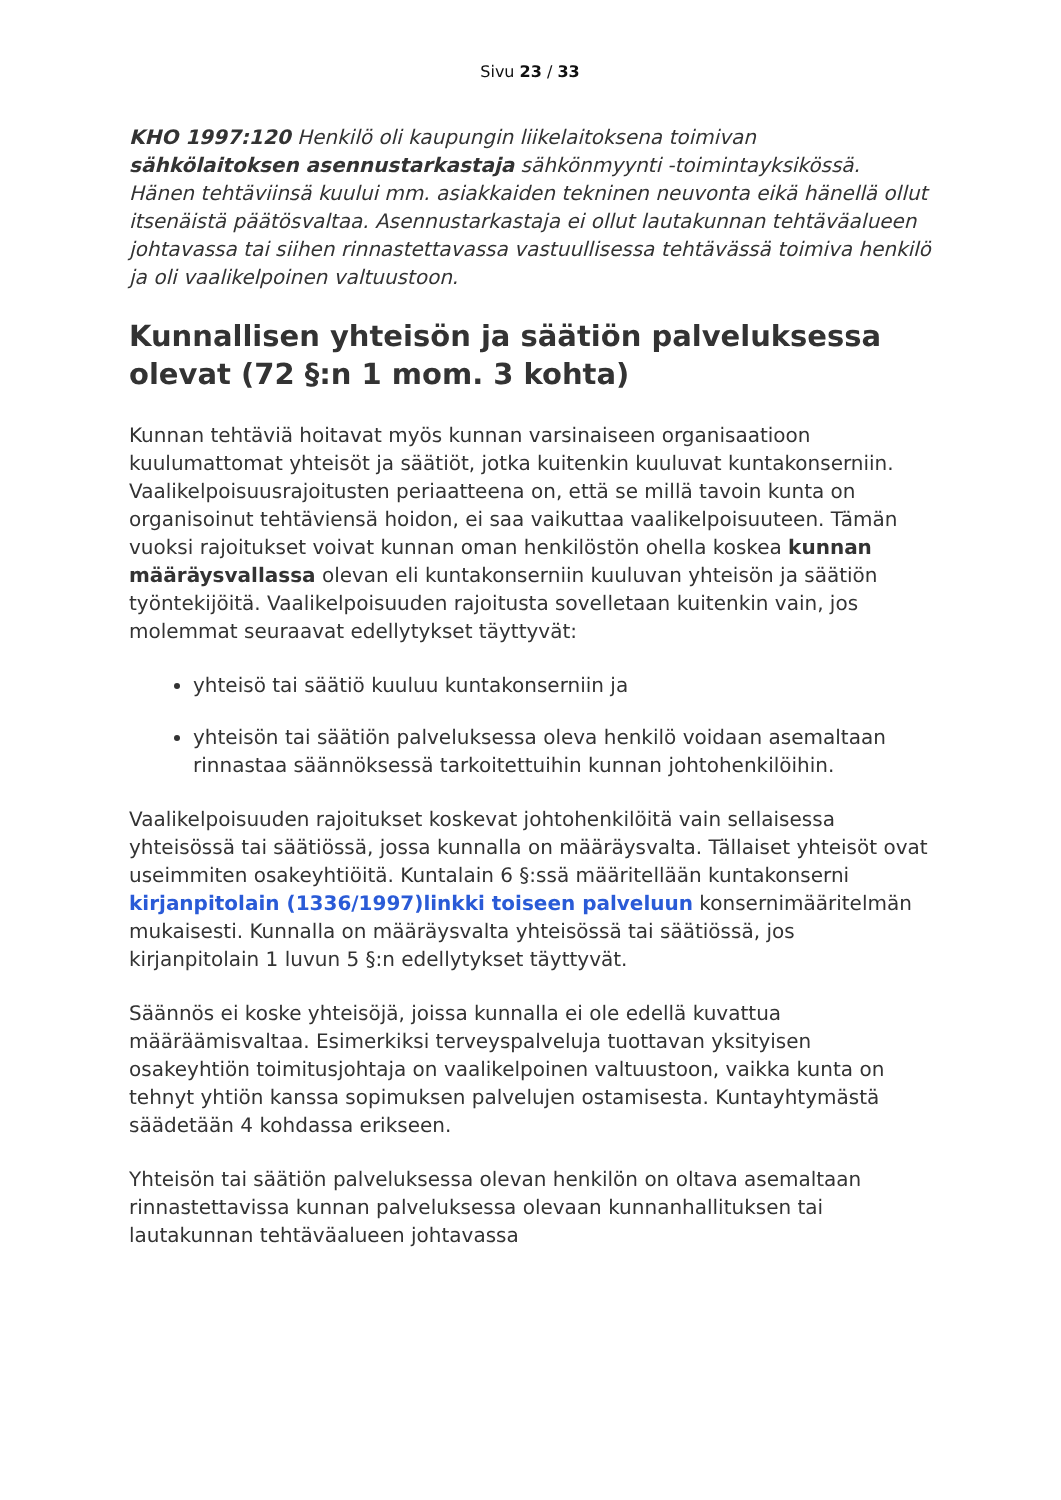Sivu 23 / 33
KHO 1997:120 Henkilö oli kaupungin liikelaitoksena toimivan sähkölaitoksen asennustarkastaja sähkönmyynti -toimintayksikössä. Hänen tehtäviinsä kuului mm. asiakkaiden tekninen neuvonta eikä hänellä ollut itsenäistä päätösvaltaa. Asennustarkastaja ei ollut lautakunnan tehtäväalueen johtavassa tai siihen rinnastettavassa vastuullisessa tehtävässä toimiva henkilö ja oli vaalikelpoinen valtuustoon.
Kunnallisen yhteisön ja säätiön palveluksessa olevat (72 §:n 1 mom. 3 kohta)
Kunnan tehtäviä hoitavat myös kunnan varsinaiseen organisaatioon kuulumattomat yhteisöt ja säätiöt, jotka kuitenkin kuuluvat kuntakonserniin. Vaalikelpoisuusrajoitusten periaatteena on, että se millä tavoin kunta on organisoinut tehtäviensä hoidon, ei saa vaikuttaa vaalikelpoisuuteen. Tämän vuoksi rajoitukset voivat kunnan oman henkilöstön ohella koskea kunnan määräysvallassa olevan eli kuntakonserniin kuuluvan yhteisön ja säätiön työntekijöitä. Vaalikelpoisuuden rajoitusta sovelletaan kuitenkin vain, jos molemmat seuraavat edellytykset täyttyvät:
yhteisö tai säätiö kuuluu kuntakonserniin ja
yhteisön tai säätiön palveluksessa oleva henkilö voidaan asemaltaan rinnastaa säännöksessä tarkoitettuihin kunnan johtohenkilöihin.
Vaalikelpoisuuden rajoitukset koskevat johtohenkilöitä vain sellaisessa yhteisössä tai säätiössä, jossa kunnalla on määräysvalta. Tällaiset yhteisöt ovat useimmiten osakeyhtiöitä. Kuntalain 6 §:ssä määritellään kuntakonserni kirjanpitolain (1336/1997)linkki toiseen palveluun konsernimääritelmän mukaisesti. Kunnalla on määräysvalta yhteisössä tai säätiössä, jos kirjanpitolain 1 luvun 5 §:n edellytykset täyttyvät.
Säännös ei koske yhteisöjä, joissa kunnalla ei ole edellä kuvattua määräämisvaltaa. Esimerkiksi terveyspalveluja tuottavan yksityisen osakeyhtiön toimitusjohtaja on vaalikelpoinen valtuustoon, vaikka kunta on tehnyt yhtiön kanssa sopimuksen palvelujen ostamisesta. Kuntayhtymästä säädetään 4 kohdassa erikseen.
Yhteisön tai säätiön palveluksessa olevan henkilön on oltava asemaltaan rinnastettavissa kunnan palveluksessa olevaan kunnanhallituksen tai lautakunnan tehtäväalueen johtavassa